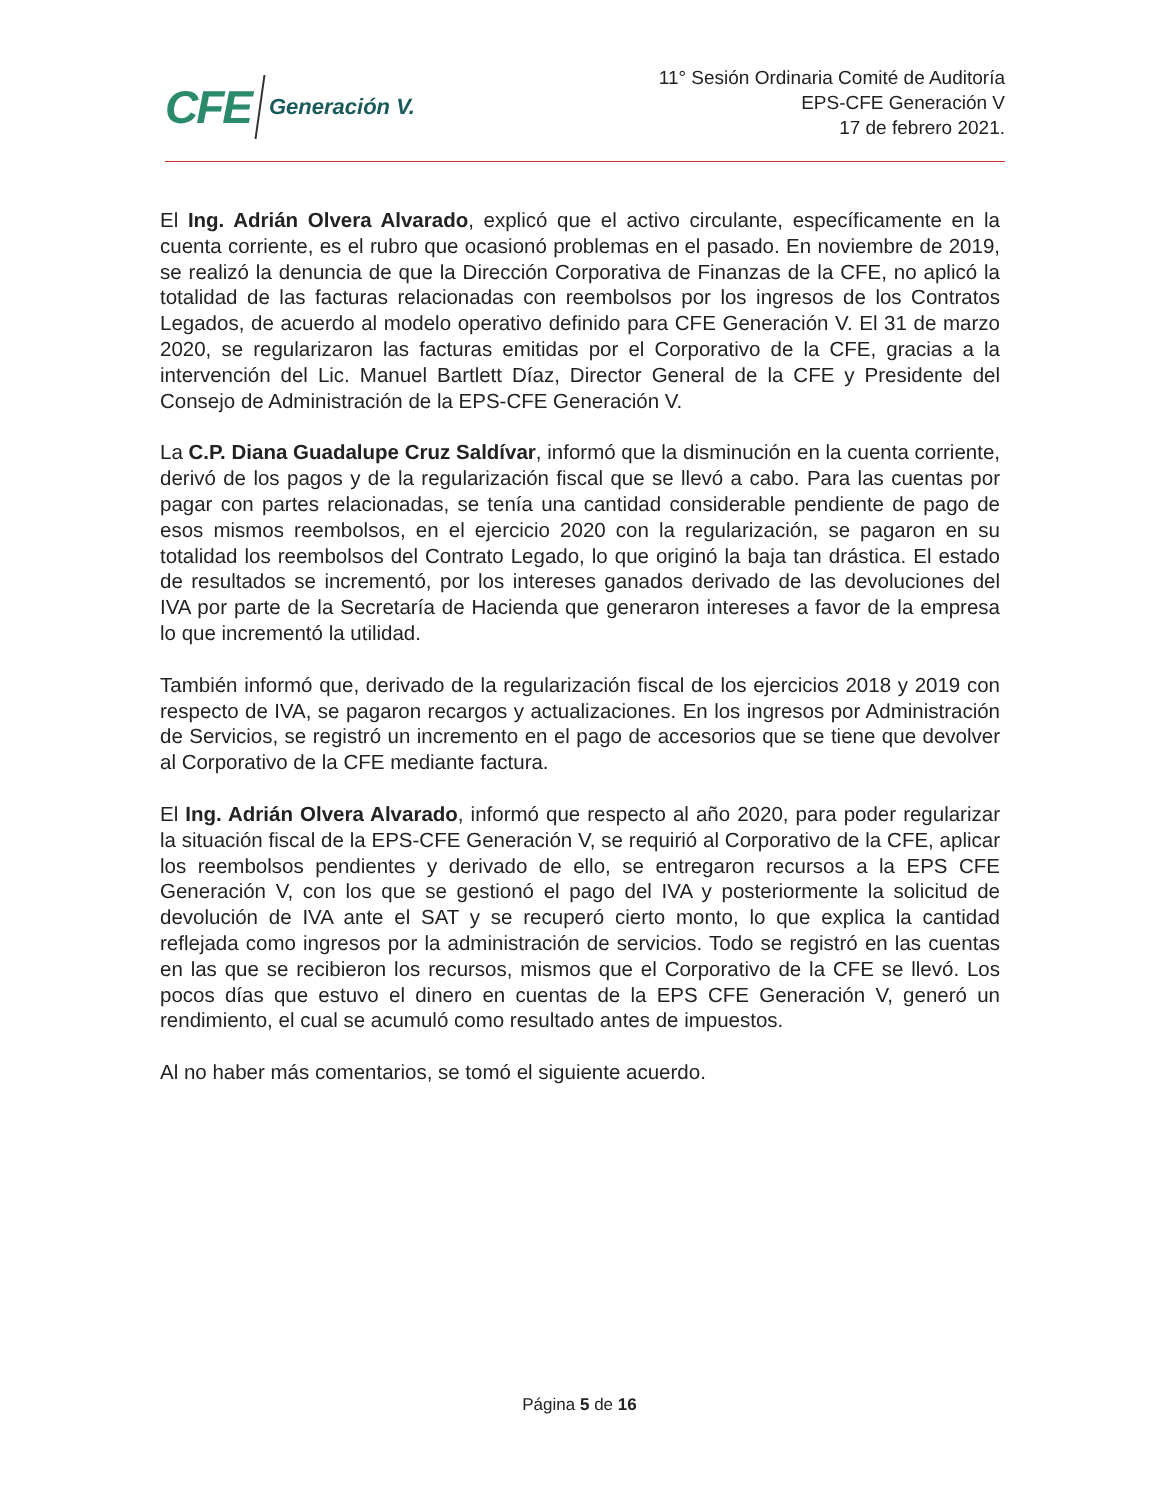CFE Generación V.
11° Sesión Ordinaria Comité de Auditoría
EPS-CFE Generación V
17 de febrero 2021.
El Ing. Adrián Olvera Alvarado, explicó que el activo circulante, específicamente en la cuenta corriente, es el rubro que ocasionó problemas en el pasado. En noviembre de 2019, se realizó la denuncia de que la Dirección Corporativa de Finanzas de la CFE, no aplicó la totalidad de las facturas relacionadas con reembolsos por los ingresos de los Contratos Legados, de acuerdo al modelo operativo definido para CFE Generación V. El 31 de marzo 2020, se regularizaron las facturas emitidas por el Corporativo de la CFE, gracias a la intervención del Lic. Manuel Bartlett Díaz, Director General de la CFE y Presidente del Consejo de Administración de la EPS-CFE Generación V.
La C.P. Diana Guadalupe Cruz Saldívar, informó que la disminución en la cuenta corriente, derivó de los pagos y de la regularización fiscal que se llevó a cabo. Para las cuentas por pagar con partes relacionadas, se tenía una cantidad considerable pendiente de pago de esos mismos reembolsos, en el ejercicio 2020 con la regularización, se pagaron en su totalidad los reembolsos del Contrato Legado, lo que originó la baja tan drástica. El estado de resultados se incrementó, por los intereses ganados derivado de las devoluciones del IVA por parte de la Secretaría de Hacienda que generaron intereses a favor de la empresa lo que incrementó la utilidad.
También informó que, derivado de la regularización fiscal de los ejercicios 2018 y 2019 con respecto de IVA, se pagaron recargos y actualizaciones. En los ingresos por Administración de Servicios, se registró un incremento en el pago de accesorios que se tiene que devolver al Corporativo de la CFE mediante factura.
El Ing. Adrián Olvera Alvarado, informó que respecto al año 2020, para poder regularizar la situación fiscal de la EPS-CFE Generación V, se requirió al Corporativo de la CFE, aplicar los reembolsos pendientes y derivado de ello, se entregaron recursos a la EPS CFE Generación V, con los que se gestionó el pago del IVA y posteriormente la solicitud de devolución de IVA ante el SAT y se recuperó cierto monto, lo que explica la cantidad reflejada como ingresos por la administración de servicios. Todo se registró en las cuentas en las que se recibieron los recursos, mismos que el Corporativo de la CFE se llevó. Los pocos días que estuvo el dinero en cuentas de la EPS CFE Generación V, generó un rendimiento, el cual se acumuló como resultado antes de impuestos.
Al no haber más comentarios, se tomó el siguiente acuerdo.
Página 5 de 16